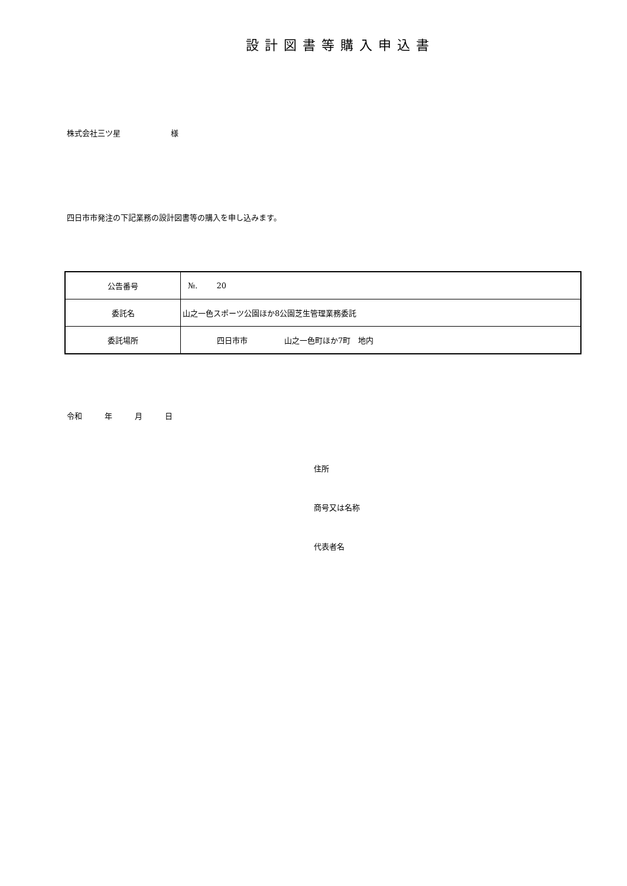設計図書等購入申込書
株式会社三ツ星 様
四日市市発注の下記業務の設計図書等の購入を申し込みます。
| 公告番号 | №. 20 |
| 委託名 | 山之一色スポーツ公園ほか8公園芝生管理業務委託 |
| 委託場所 | 四日市市 山之一色町ほか7町 地内 |
令和 年 月 日
住所
商号又は名称
代表者名